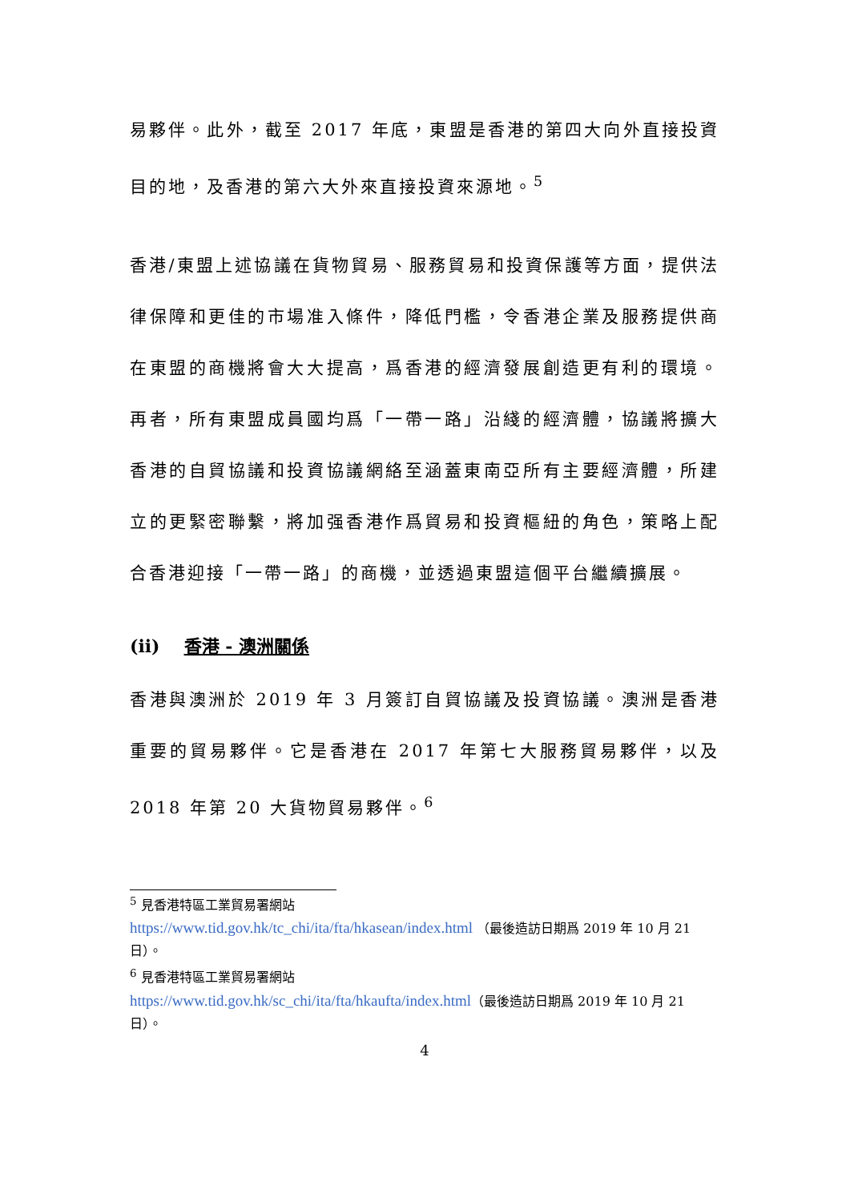易夥伴。此外，截至 2017 年底，東盟是香港的第四大向外直接投資目的地，及香港的第六大外來直接投資來源地。<sup>5</sup>
香港/東盟上述協議在貨物貿易、服務貿易和投資保護等方面，提供法律保障和更佳的市場准入條件，降低門檻，令香港企業及服務提供商在東盟的商機將會大大提高，爲香港的經濟發展創造更有利的環境。再者，所有東盟成員國均爲「一帶一路」沿綫的經濟體，協議將擴大香港的自貿協議和投資協議網絡至涵蓋東南亞所有主要經濟體，所建立的更緊密聯繫，將加强香港作爲貿易和投資樞紐的角色，策略上配合香港迎接「一帶一路」的商機，並透過東盟這個平台繼續擴展。
(ii) 香港 - 澳洲關係
香港與澳洲於 2019 年 3 月簽訂自貿協議及投資協議。澳洲是香港重要的貿易夥伴。它是香港在 2017 年第七大服務貿易夥伴，以及 2018 年第 20 大貨物貿易夥伴。<sup>6</sup>
<sup>5</sup> 見香港特區工業貿易署網站
https://www.tid.gov.hk/tc_chi/ita/fta/hkasean/index.html （最後造訪日期爲 2019 年 10 月 21 日）。
<sup>6</sup> 見香港特區工業貿易署網站
https://www.tid.gov.hk/sc_chi/ita/fta/hkaufta/index.html（最後造訪日期爲 2019 年 10 月 21 日）。
4